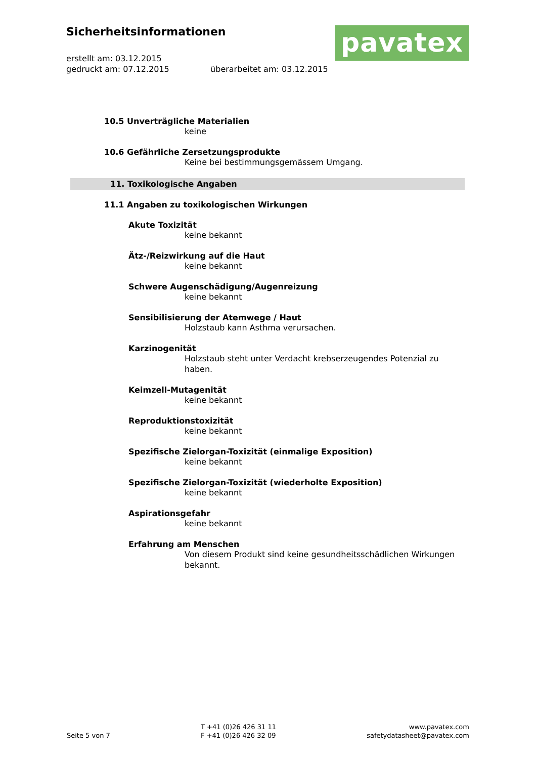Sicherheitsinformationen
erstellt am: 03.12.2015
gedruckt am: 07.12.2015 überarbeitet am: 03.12.2015
pavatex
10.5 Unverträgliche Materialien
keine
10.6 Gefährliche Zersetzungsprodukte
Keine bei bestimmungsgemässem Umgang.
11. Toxikologische Angaben
11.1 Angaben zu toxikologischen Wirkungen
Akute Toxizität
keine bekannt
Ätz-/Reizwirkung auf die Haut
keine bekannt
Schwere Augenschädigung/Augenreizung
keine bekannt
Sensibilisierung der Atemwege / Haut
Holzstaub kann Asthma verursachen.
Karzinogenität
Holzstaub steht unter Verdacht krebserzeugendes Potenzial zu haben.
Keimzell-Mutagenität
keine bekannt
Reproduktionstoxizität
keine bekannt
Spezifische Zielorgan-Toxizität (einmalige Exposition)
keine bekannt
Spezifische Zielorgan-Toxizität (wiederholte Exposition)
keine bekannt
Aspirationsgefahr
keine bekannt
Erfahrung am Menschen
Von diesem Produkt sind keine gesundheitsschädlichen Wirkungen bekannt.
Seite 5 von 7
T +41 (0)26 426 31 11
F +41 (0)26 426 32 09
www.pavatex.com
safetydatasheet@pavatex.com